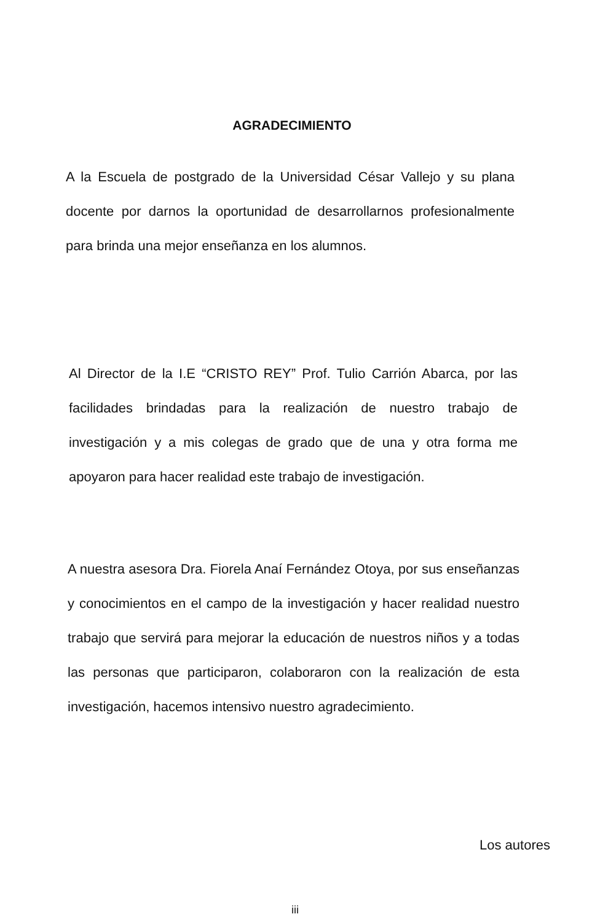AGRADECIMIENTO
A la Escuela de postgrado de la Universidad César Vallejo y su plana docente por darnos la oportunidad de desarrollarnos profesionalmente para brinda una mejor enseñanza en los alumnos.
Al Director de la I.E “CRISTO REY” Prof. Tulio Carrión Abarca, por las facilidades brindadas para la realización de nuestro trabajo de investigación y a mis colegas de grado que de una y otra forma me apoyaron para hacer realidad este trabajo de investigación.
A nuestra asesora Dra. Fiorela Anaí Fernández Otoya, por sus enseñanzas y conocimientos en el campo de la investigación y hacer realidad nuestro trabajo que servirá para mejorar la educación de nuestros niños y a todas las personas que participaron, colaboraron con la realización de esta investigación, hacemos intensivo nuestro agradecimiento.
Los autores
iii